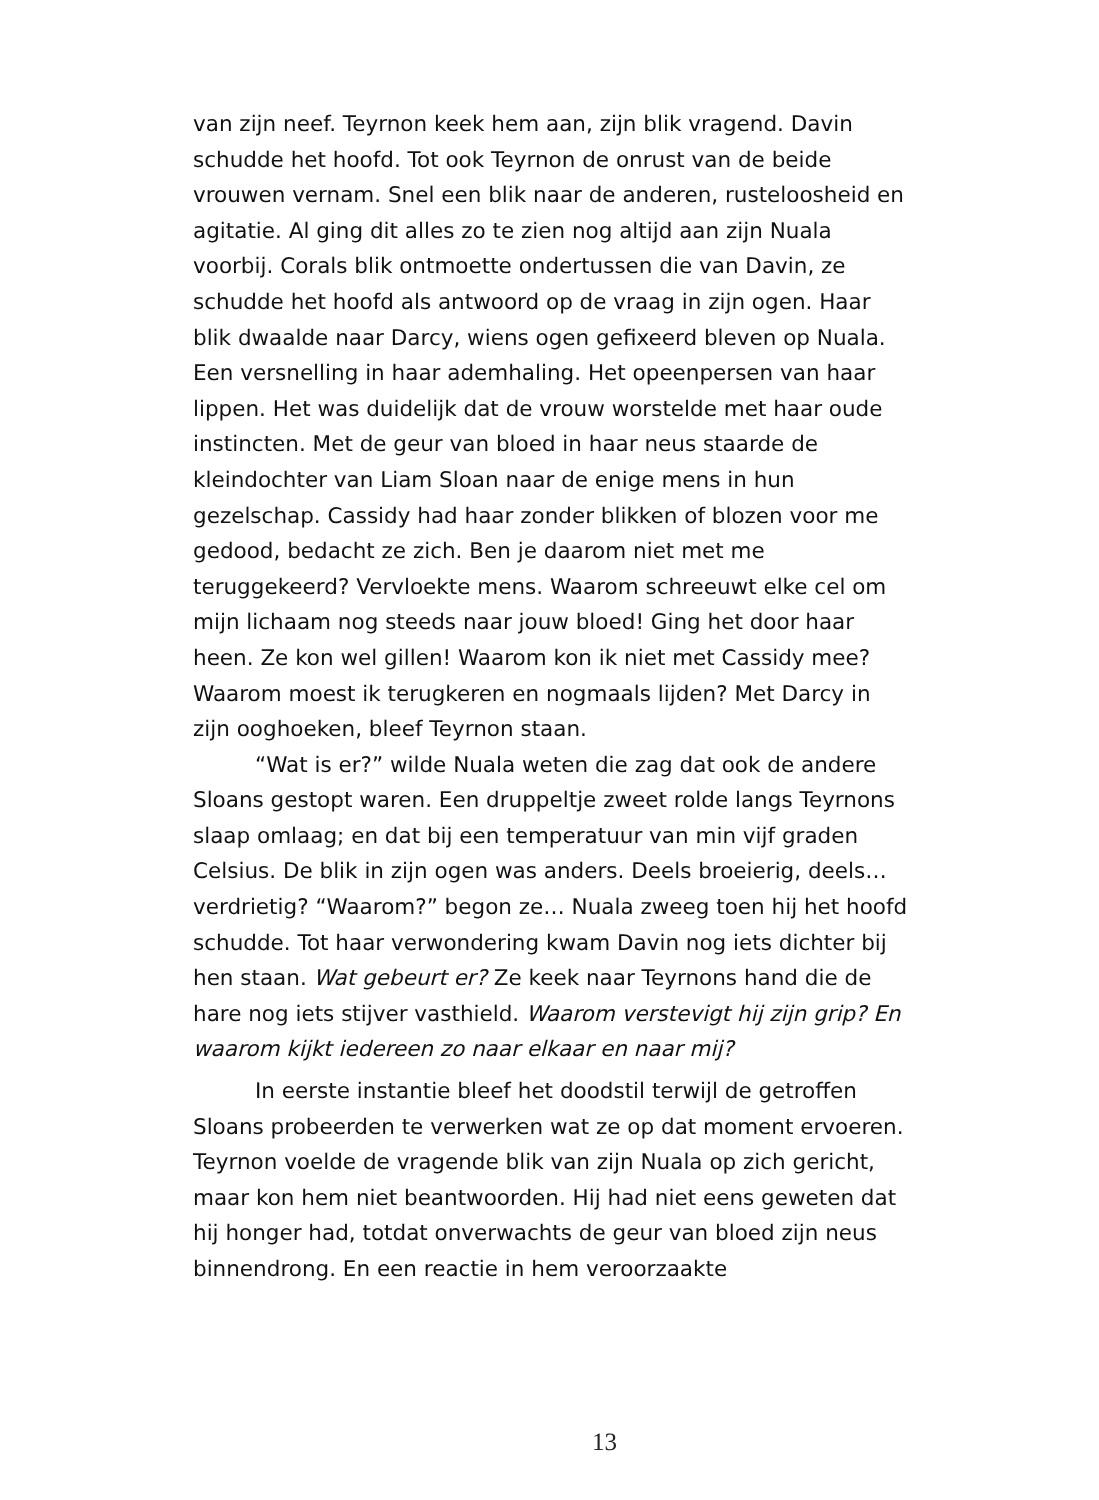van zijn neef. Teyrnon keek hem aan, zijn blik vragend. Davin schudde het hoofd. Tot ook Teyrnon de onrust van de beide vrouwen vernam. Snel een blik naar de anderen, rusteloosheid en agitatie. Al ging dit alles zo te zien nog altijd aan zijn Nuala voorbij. Corals blik ontmoette ondertussen die van Davin, ze schudde het hoofd als antwoord op de vraag in zijn ogen. Haar blik dwaalde naar Darcy, wiens ogen gefixeerd bleven op Nuala. Een versnelling in haar ademhaling. Het opeenpersen van haar lippen. Het was duidelijk dat de vrouw worstelde met haar oude instincten. Met de geur van bloed in haar neus staarde de kleindochter van Liam Sloan naar de enige mens in hun gezelschap. Cassidy had haar zonder blikken of blozen voor me gedood, bedacht ze zich. Ben je daarom niet met me teruggekeerd? Vervloekte mens. Waarom schreeuwt elke cel om mijn lichaam nog steeds naar jouw bloed! Ging het door haar heen. Ze kon wel gillen! Waarom kon ik niet met Cassidy mee? Waarom moest ik terugkeren en nogmaals lijden? Met Darcy in zijn ooghoeken, bleef Teyrnon staan.
“Wat is er?” wilde Nuala weten die zag dat ook de andere Sloans gestopt waren. Een druppeltje zweet rolde langs Teyrnons slaap omlaag; en dat bij een temperatuur van min vijf graden Celsius. De blik in zijn ogen was anders. Deels broeierig, deels… verdrietig? “Waarom?” begon ze… Nuala zweeg toen hij het hoofd schudde. Tot haar verwondering kwam Davin nog iets dichter bij hen staan. Wat gebeurt er? Ze keek naar Teyrnons hand die de hare nog iets stijver vasthield. Waarom verstevigt hij zijn grip? En waarom kijkt iedereen zo naar elkaar en naar mij?
In eerste instantie bleef het doodstil terwijl de getroffen Sloans probeerden te verwerken wat ze op dat moment ervoeren. Teyrnon voelde de vragende blik van zijn Nuala op zich gericht, maar kon hem niet beantwoorden. Hij had niet eens geweten dat hij honger had, totdat onverwachts de geur van bloed zijn neus binnendrong. En een reactie in hem veroorzaakte
13